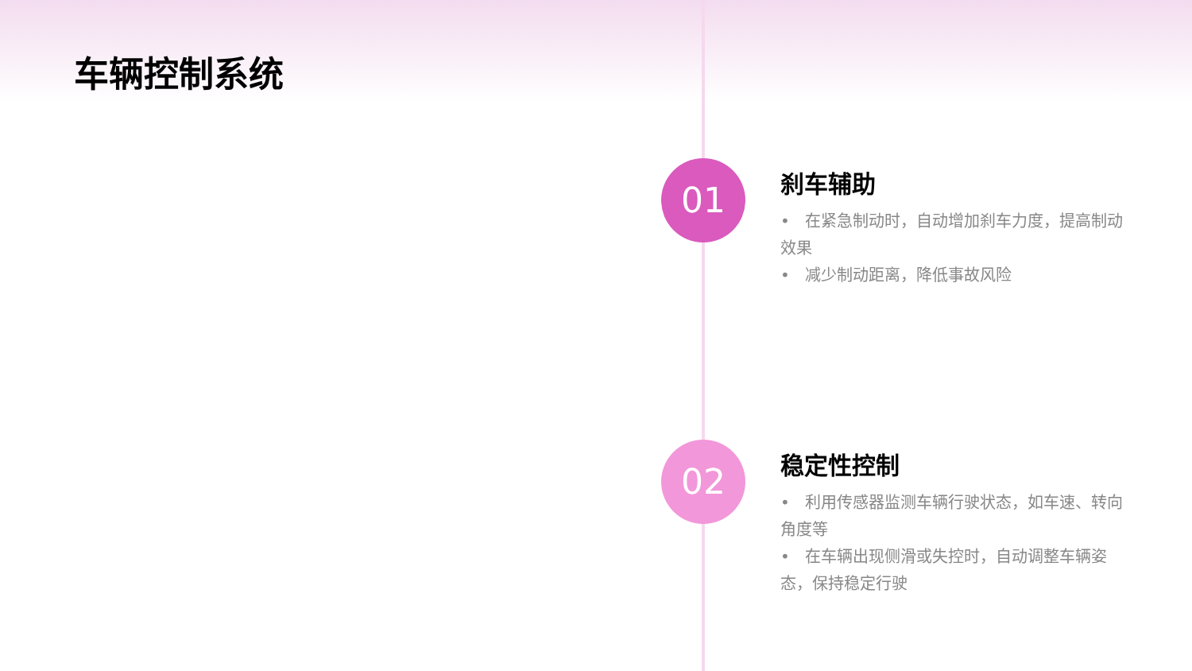车辆控制系统
01
刹车辅助
• 在紧急制动时，自动增加刹车力度，提高制动效果
• 减少制动距离，降低事故风险
02
稳定性控制
• 利用传感器监测车辆行驶状态，如车速、转向角度等
• 在车辆出现侧滑或失控时，自动调整车辆姿态，保持稳定行驶